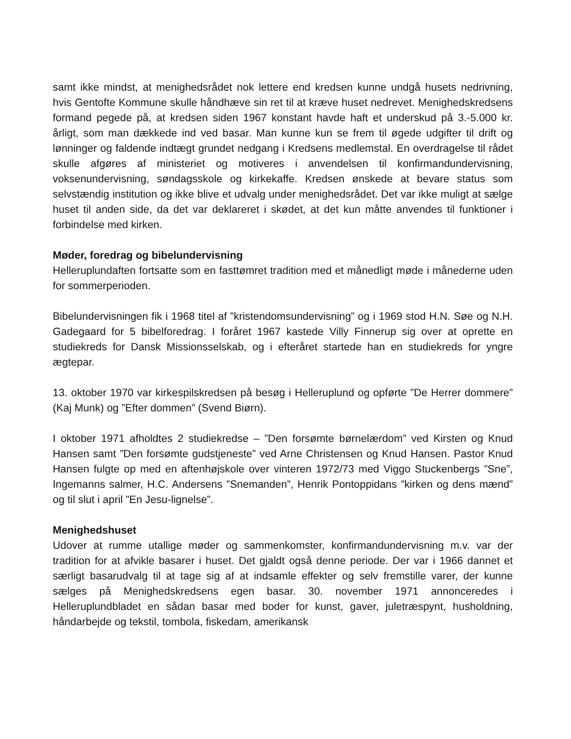samt ikke mindst, at menighedsrådet nok lettere end kredsen kunne undgå husets nedrivning, hvis Gentofte Kommune skulle håndhæve sin ret til at kræve huset nedrevet. Menighedskredsens formand pegede på, at kredsen siden 1967 konstant havde haft et underskud på 3.-5.000 kr. årligt, som man dækkede ind ved basar. Man kunne kun se frem til øgede udgifter til drift og lønninger og faldende indtægt grundet nedgang i Kredsens medlemstal. En overdragelse til rådet skulle afgøres af ministeriet og motiveres i anvendelsen til konfirmandundervisning, voksenundervisning, søndagsskole og kirkekaffe. Kredsen ønskede at bevare status som selvstændig institution og ikke blive et udvalg under menighedsrådet. Det var ikke muligt at sælge huset til anden side, da det var deklareret i skødet, at det kun måtte anvendes til funktioner i forbindelse med kirken.
Møder, foredrag og bibelundervisning
Helleruplundaften fortsatte som en fasttømret tradition med et månedligt møde i månederne uden for sommerperioden.
Bibelundervisningen fik i 1968 titel af ”kristendomsundervisning” og i 1969 stod H.N. Søe og N.H. Gadegaard for 5 bibelforedrag. I foråret 1967 kastede Villy Finnerup sig over at oprette en studiekreds for Dansk Missionsselskab, og i efteråret startede han en studiekreds for yngre ægtepar.
13. oktober 1970 var kirkespilskredsen på besøg i Helleruplund og opførte ”De Herrer dommere” (Kaj Munk) og ”Efter dommen” (Svend Biørn).
I oktober 1971 afholdtes 2 studiekredse – ”Den forsømte børnelærdom” ved Kirsten og Knud Hansen samt ”Den forsømte gudstjeneste” ved Arne Christensen og Knud Hansen. Pastor Knud Hansen fulgte op med en aftenhøjskole over vinteren 1972/73 med Viggo Stuckenbergs ”Sne”, Ingemanns salmer, H.C. Andersens ”Snemanden”, Henrik Pontoppidans ”kirken og dens mænd” og til slut i april ”En Jesu-lignelse”.
Menighedshuset
Udover at rumme utallige møder og sammenkomster, konfirmandundervisning m.v. var der tradition for at afvikle basarer i huset. Det gjaldt også denne periode. Der var i 1966 dannet et særligt basarudvalg til at tage sig af at indsamle effekter og selv fremstille varer, der kunne sælges på Menighedskredsens egen basar. 30. november 1971 annonceredes i Helleruplundbladet en sådan basar med boder for kunst, gaver, juletræspynt, husholdning, håndarbejde og tekstil, tombola, fiskedam, amerikansk